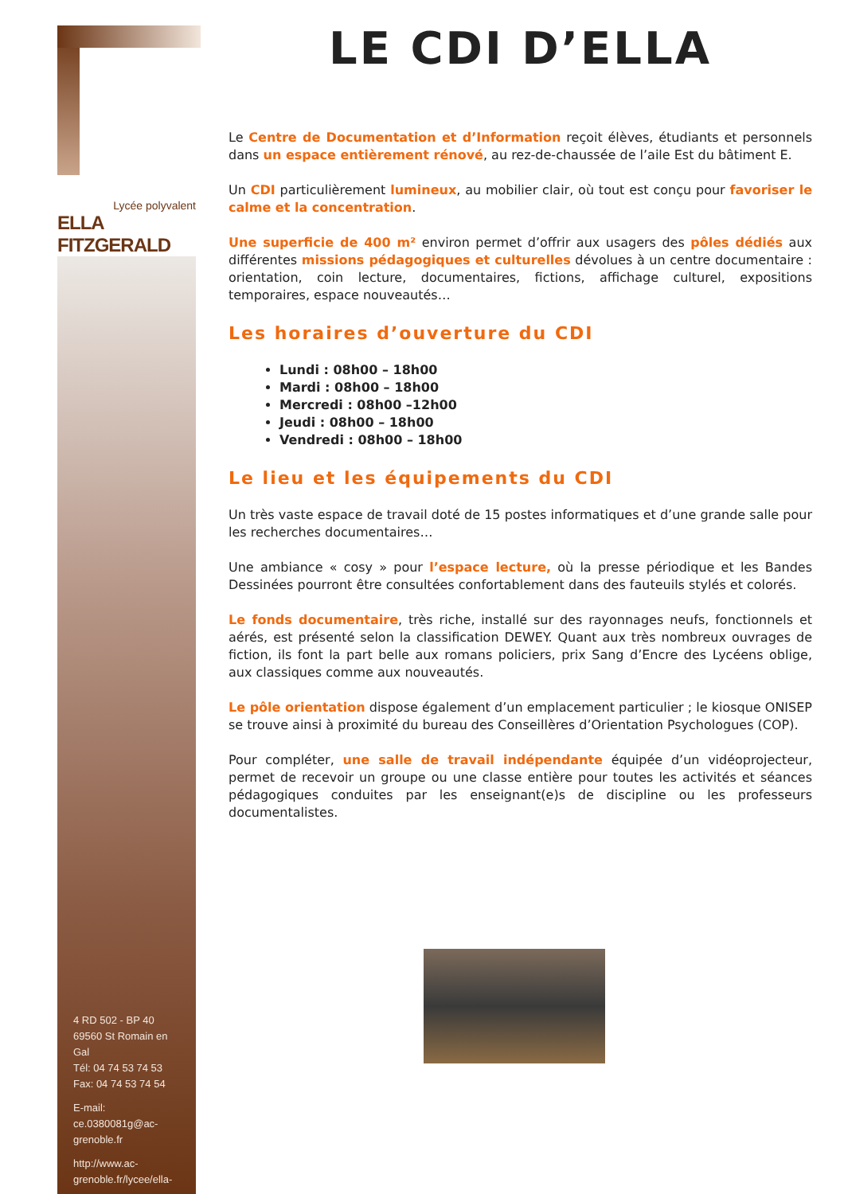Lycée polyvalent
ELLA FITZGERALD
4 RD 502 - BP 40
69560 St Romain en Gal
Tél: 04 74 53 74 53
Fax: 04 74 53 74 54
E-mail:
ce.0380081g@ac-grenoble.fr
http://www.ac-grenoble.fr/lycee/ella-
LE CDI D’ELLA
Le Centre de Documentation et d’Information reçoit élèves, étudiants et personnels dans un espace entièrement rénové, au rez-de-chaussée de l’aile Est du bâtiment E.
Un CDI particulièrement lumineux, au mobilier clair, où tout est conçu pour favoriser le calme et la concentration.
Une superficie de 400 m² environ permet d’offrir aux usagers des pôles dédiés aux différentes missions pédagogiques et culturelles dévolues à un centre documentaire : orientation, coin lecture, documentaires, fictions, affichage culturel, expositions temporaires, espace nouveautés…
Les horaires d’ouverture du CDI
Lundi : 08h00 – 18h00
Mardi : 08h00 – 18h00
Mercredi : 08h00 –12h00
Jeudi : 08h00 – 18h00
Vendredi : 08h00 – 18h00
Le lieu et les équipements du CDI
Un très vaste espace de travail doté de 15 postes informatiques et d’une grande salle pour les recherches documentaires…
Une ambiance « cosy » pour l’espace lecture, où la presse périodique et les Bandes Dessinées pourront être consultées confortablement dans des fauteuils stylés et colorés.
Le fonds documentaire, très riche, installé sur des rayonnages neufs, fonctionnels et aérés, est présenté selon la classification DEWEY. Quant aux très nombreux ouvrages de fiction, ils font la part belle aux romans policiers, prix Sang d’Encre des Lycéens oblige, aux classiques comme aux nouveautés.
Le pôle orientation dispose également d’un emplacement particulier ; le kiosque ONISEP se trouve ainsi à proximité du bureau des Conseillères d’Orientation Psychologues (COP).
Pour compléter, une salle de travail indépendante équipée d’un vidéoprojecteur, permet de recevoir un groupe ou une classe entière pour toutes les activités et séances pédagogiques conduites par les enseignant(e)s de discipline ou les professeurs documentalistes.